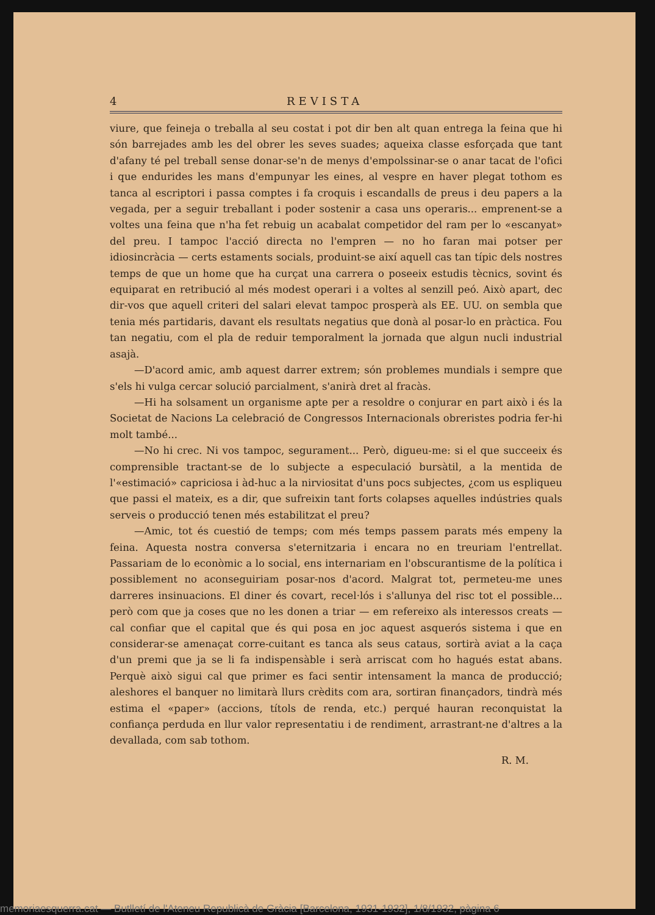4 REVISTA
viure, que feineja o treballa al seu costat i pot dir ben alt quan entrega la feina que hi són barrejades amb les del obrer les seves suades; aqueixa classe esforçada que tant d'afany té pel treball sense donar-se'n de menys d'empolssinar-se o anar tacat de l'ofici i que endurides les mans d'empunyar les eines, al vespre en haver plegat tothom es tanca al escriptori i passa comptes i fa croquis i escandalls de preus i deu papers a la vegada, per a seguir treballant i poder sostenir a casa uns operaris... emprenent-se a voltes una feina que n'ha fet rebuig un acabalat competidor del ram per lo «escanyat» del preu. I tampoc l'acció directa no l'empren — no ho faran mai potser per idiosincràcia — certs estaments socials, produint-se així aquell cas tan típic dels nostres temps de que un home que ha curçat una carrera o poseeix estudis tècnics, sovint és equiparat en retribució al més modest operari i a voltes al senzill peó. Això apart, dec dir-vos que aquell criteri del salari elevat tampoc prosperà als EE. UU. on sembla que tenia més partidaris, davant els resultats negatius que donà al posar-lo en pràctica. Fou tan negatiu, com el pla de reduir temporalment la jornada que algun nucli industrial asajà.
—D'acord amic, amb aquest darrer extrem; són problemes mundials i sempre que s'els hi vulga cercar solució parcialment, s'anirà dret al fracàs.
—Hi ha solsament un organisme apte per a resoldre o conjurar en part això i és la Societat de Nacions La celebració de Congressos Internacionals obreristes podria fer-hi molt també...
—No hi crec. Ni vos tampoc, segurament... Però, digueu-me: si el que succeeix és comprensible tractant-se de lo subjecte a especulació bursàtil, a la mentida de l'«estimació» capriciosa i àd-huc a la nirviositat d'uns pocs subjectes, ¿com us espliqueu que passi el mateix, es a dir, que sufreixin tant forts colapses aquelles indústries quals serveis o producció tenen més estabilitzat el preu?
—Amic, tot és cuestió de temps; com més temps passem parats més empeny la feina. Aquesta nostra conversa s'eternitzaria i encara no en treuriam l'entrellat. Passariam de lo econòmic a lo social, ens internariam en l'obscurantisme de la política i possiblement no aconseguiriam posar-nos d'acord. Malgrat tot, permeteu-me unes darreres insinuacions. El diner és covart, recel·lós i s'allunya del risc tot el possible... però com que ja coses que no les donen a triar — em refereixo als interessos creats — cal confiar que el capital que és qui posa en joc aquest asquerós sistema i que en considerar-se amenaçat corre-cuitant es tanca als seus cataus, sortirà aviat a la caça d'un premi que ja se li fa indispensàble i serà arriscat com ho hagués estat abans. Perquè això sigui cal que primer es faci sentir intensament la manca de producció; aleshores el banquer no limitarà llurs crèdits com ara, sortiran finançadors, tindrà més estima el «paper» (accions, títols de renda, etc.) perqué hauran reconquistat la confiança perduda en llur valor representatiu i de rendiment, arrastrant-ne d'altres a la devallada, com sab tothom.
R. M.
memoriaesquerra.cat — Butlletí de l'Ateneu Republicà de Gràcia [Barcelona, 1931-1932], 1/8/1932, pàgina 6